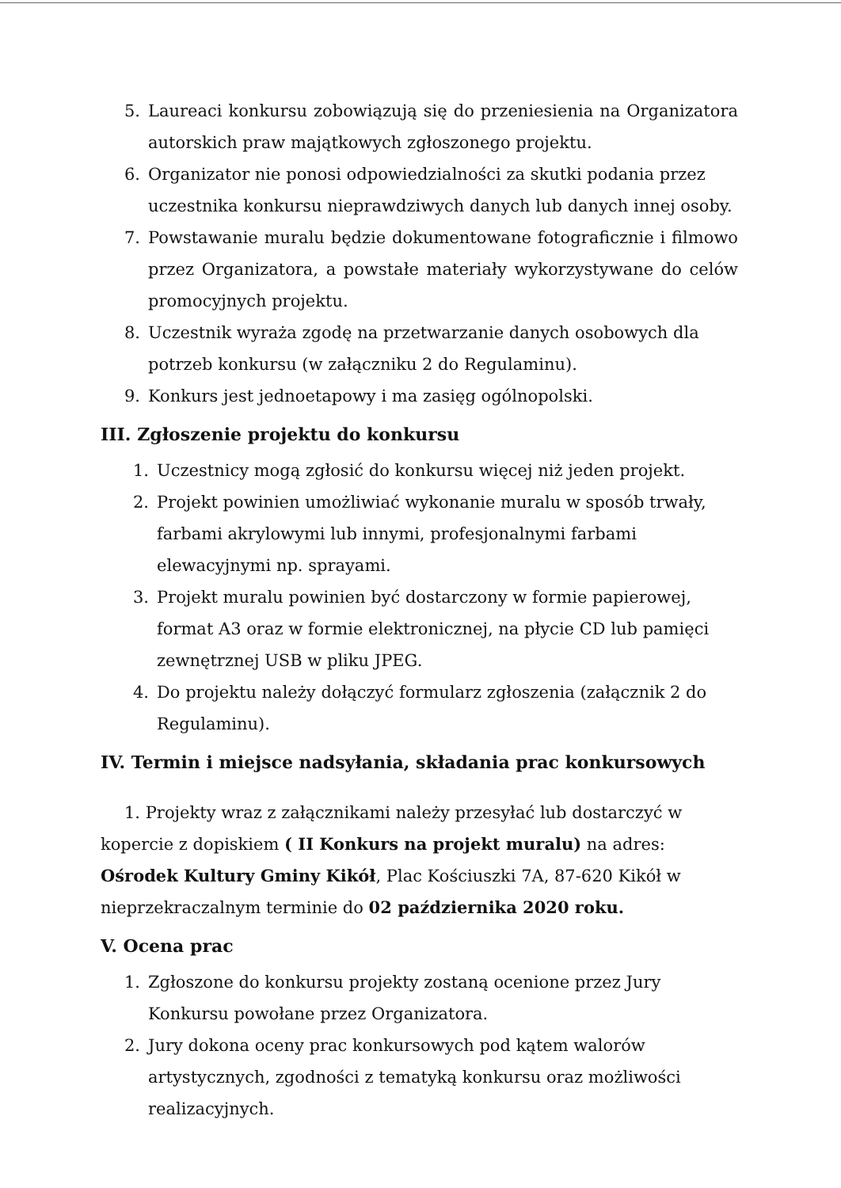5. Laureaci konkursu zobowiązują się do przeniesienia na Organizatora autorskich praw majątkowych zgłoszonego projektu.
6. Organizator nie ponosi odpowiedzialności za skutki podania przez uczestnika konkursu nieprawdziwych danych lub danych innej osoby.
7. Powstawanie muralu będzie dokumentowane fotograficznie i filmowo przez Organizatora, a powstałe materiały wykorzystywane do celów promocyjnych projektu.
8. Uczestnik wyraża zgodę na przetwarzanie danych osobowych dla potrzeb konkursu (w załączniku 2 do Regulaminu).
9. Konkurs jest jednoetapowy i ma zasięg ogólnopolski.
III. Zgłoszenie projektu do konkursu
1. Uczestnicy mogą zgłosić do konkursu więcej niż jeden projekt.
2. Projekt powinien umożliwiać wykonanie muralu w sposób trwały, farbami akrylowymi lub innymi, profesjonalnymi farbami elewacyjnymi np. sprayami.
3. Projekt muralu powinien być dostarczony w formie papierowej, format A3 oraz w formie elektronicznej, na płycie CD lub pamięci zewnętrznej USB w pliku JPEG.
4. Do projektu należy dołączyć formularz zgłoszenia (załącznik 2 do Regulaminu).
IV. Termin i miejsce nadsyłania, składania prac konkursowych
1. Projekty wraz z załącznikami należy przesyłać lub dostarczyć w kopercie z dopiskiem ( II Konkurs na projekt muralu) na adres: Ośrodek Kultury Gminy Kikół, Plac Kościuszki 7A, 87-620 Kikół w nieprzekraczalnym terminie do 02 października 2020 roku.
V. Ocena prac
1. Zgłoszone do konkursu projekty zostaną ocenione przez Jury Konkursu powołane przez Organizatora.
2. Jury dokona oceny prac konkursowych pod kątem walorów artystycznych, zgodności z tematyką konkursu oraz możliwości realizacyjnych.